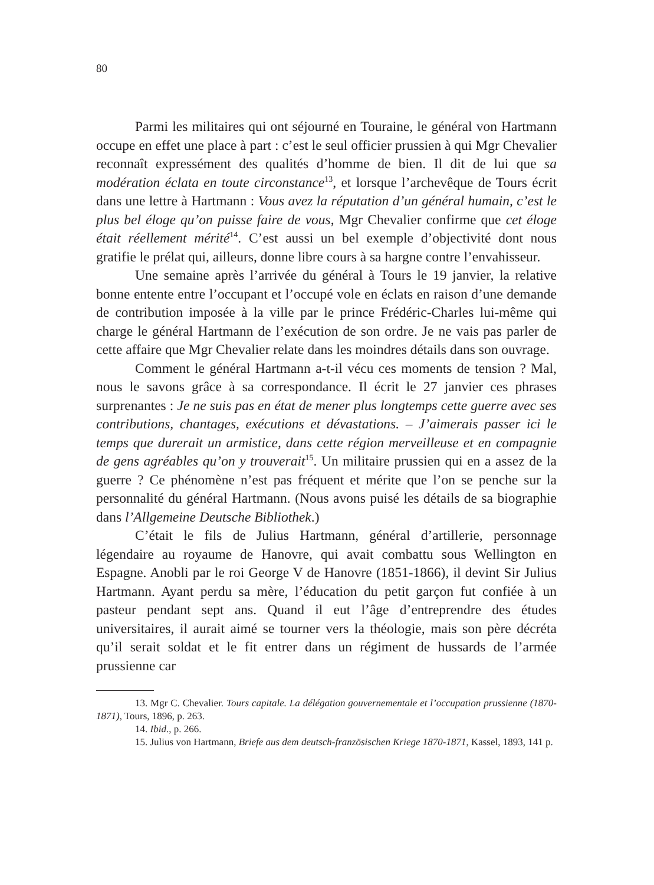80
Parmi les militaires qui ont séjourné en Touraine, le général von Hartmann occupe en effet une place à part : c’est le seul officier prussien à qui Mgr Chevalier reconnaît expressément des qualités d’homme de bien. Il dit de lui que sa modération éclata en toute circonstance<sup>13</sup>, et lorsque l’archevêque de Tours écrit dans une lettre à Hartmann : Vous avez la réputation d’un général humain, c’est le plus bel éloge qu’on puisse faire de vous, Mgr Chevalier confirme que cet éloge était réellement mérité<sup>14</sup>. C’est aussi un bel exemple d’objectivité dont nous gratifie le prélat qui, ailleurs, donne libre cours à sa hargne contre l’envahisseur.
Une semaine après l’arrivée du général à Tours le 19 janvier, la relative bonne entente entre l’occupant et l’occupé vole en éclats en raison d’une demande de contribution imposée à la ville par le prince Frédéric-Charles lui-même qui charge le général Hartmann de l’exécution de son ordre. Je ne vais pas parler de cette affaire que Mgr Chevalier relate dans les moindres détails dans son ouvrage.
Comment le général Hartmann a-t-il vécu ces moments de tension ? Mal, nous le savons grâce à sa correspondance. Il écrit le 27 janvier ces phrases surprenantes : Je ne suis pas en état de mener plus longtemps cette guerre avec ses contributions, chantages, exécutions et dévastations. – J’aimerais passer ici le temps que durerait un armistice, dans cette région merveilleuse et en compagnie de gens agréables qu’on y trouverait<sup>15</sup>. Un militaire prussien qui en a assez de la guerre ? Ce phénomène n’est pas fréquent et mérite que l’on se penche sur la personnalité du général Hartmann. (Nous avons puisé les détails de sa biographie dans l’Allgemeine Deutsche Bibliothek.)
C’était le fils de Julius Hartmann, général d’artillerie, personnage légendaire au royaume de Hanovre, qui avait combattu sous Wellington en Espagne. Anobli par le roi George V de Hanovre (1851-1866), il devint Sir Julius Hartmann. Ayant perdu sa mère, l’éducation du petit garçon fut confiée à un pasteur pendant sept ans. Quand il eut l’âge d’entreprendre des études universitaires, il aurait aimé se tourner vers la théologie, mais son père décréta qu’il serait soldat et le fit entrer dans un régiment de hussards de l’armée prussienne car
13. Mgr C. Chevalier. Tours capitale. La délégation gouvernementale et l’occupation prussienne (1870-1871), Tours, 1896, p. 263.
14. Ibid., p. 266.
15. Julius von Hartmann, Briefe aus dem deutsch-französischen Kriege 1870-1871, Kassel, 1893, 141 p.